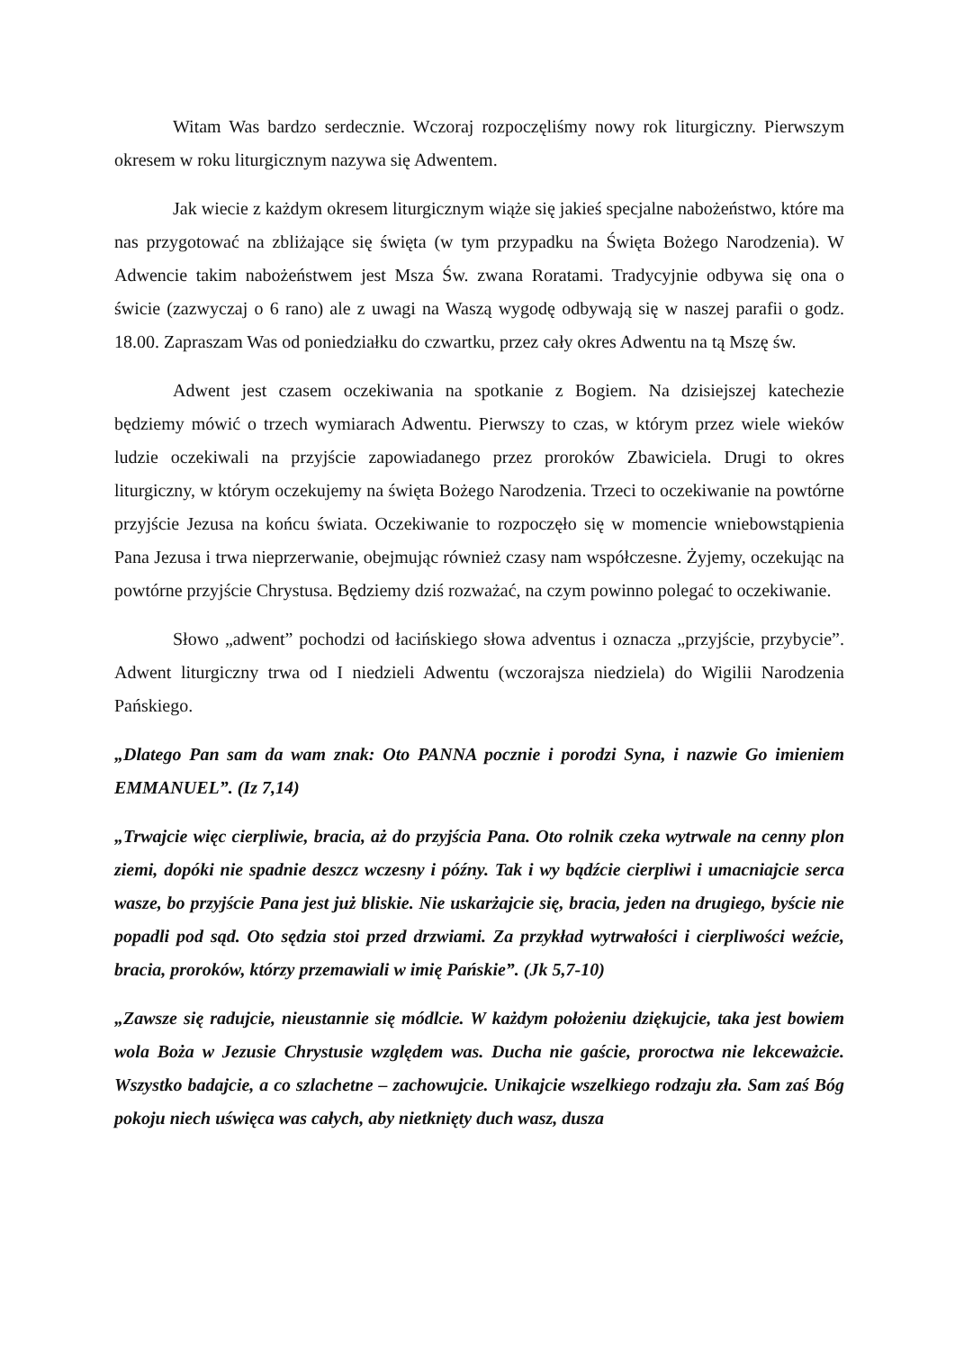Witam Was bardzo serdecznie. Wczoraj rozpoczęliśmy nowy rok liturgiczny. Pierwszym okresem w roku liturgicznym nazywa się Adwentem.
Jak wiecie z każdym okresem liturgicznym wiąże się jakieś specjalne nabożeństwo, które ma nas przygotować na zbliżające się święta (w tym przypadku na Święta Bożego Narodzenia). W Adwencie takim nabożeństwem jest Msza Św. zwana Roratami. Tradycyjnie odbywa się ona o świcie (zazwyczaj o 6 rano) ale z uwagi na Waszą wygodę odbywają się w naszej parafii o godz. 18.00. Zapraszam Was od poniedziałku do czwartku, przez cały okres Adwentu na tą Mszę św.
Adwent jest czasem oczekiwania na spotkanie z Bogiem. Na dzisiejszej katechezie będziemy mówić o trzech wymiarach Adwentu. Pierwszy to czas, w którym przez wiele wieków ludzie oczekiwali na przyjście zapowiadanego przez proroków Zbawiciela. Drugi to okres liturgiczny, w którym oczekujemy na święta Bożego Narodzenia. Trzeci to oczekiwanie na powtórne przyjście Jezusa na końcu świata. Oczekiwanie to rozpoczęło się w momencie wniebowstąpienia Pana Jezusa i trwa nieprzerwanie, obejmując również czasy nam współczesne. Żyjemy, oczekując na powtórne przyjście Chrystusa. Będziemy dziś rozważać, na czym powinno polegać to oczekiwanie.
Słowo „adwent” pochodzi od łacińskiego słowa adventus i oznacza „przyjście, przybycie”. Adwent liturgiczny trwa od I niedzieli Adwentu (wczorajsza niedziela) do Wigilii Narodzenia Pańskiego.
„Dlatego Pan sam da wam znak: Oto PANNA pocznie i porodzi Syna, i nazwie Go imieniem EMMANUEL”. (Iz 7,14)
„Trwajcie więc cierpliwie, bracia, aż do przyjścia Pana. Oto rolnik czeka wytrwale na cenny plon ziemi, dopóki nie spadnie deszcz wczesny i późny. Tak i wy bądźcie cierpliwi i umacniajcie serca wasze, bo przyjście Pana jest już bliskie. Nie uskarżajcie się, bracia, jeden na drugiego, byście nie popadli pod sąd. Oto sędzia stoi przed drzwiami. Za przykład wytrwałości i cierpliwości weźcie, bracia, proroków, którzy przemawiali w imię Pańskie”. (Jk 5,7-10)
„Zawsze się radujcie, nieustannie się módlcie. W każdym położeniu dziękujcie, taka jest bowiem wola Boża w Jezusie Chrystusie względem was. Ducha nie gaście, proroctwa nie lekceważcie. Wszystko badajcie, a co szlachetne – zachowujcie. Unikajcie wszelkiego rodzaju zła. Sam zaś Bóg pokoju niech uświęca was całych, aby nietknięty duch wasz, dusza